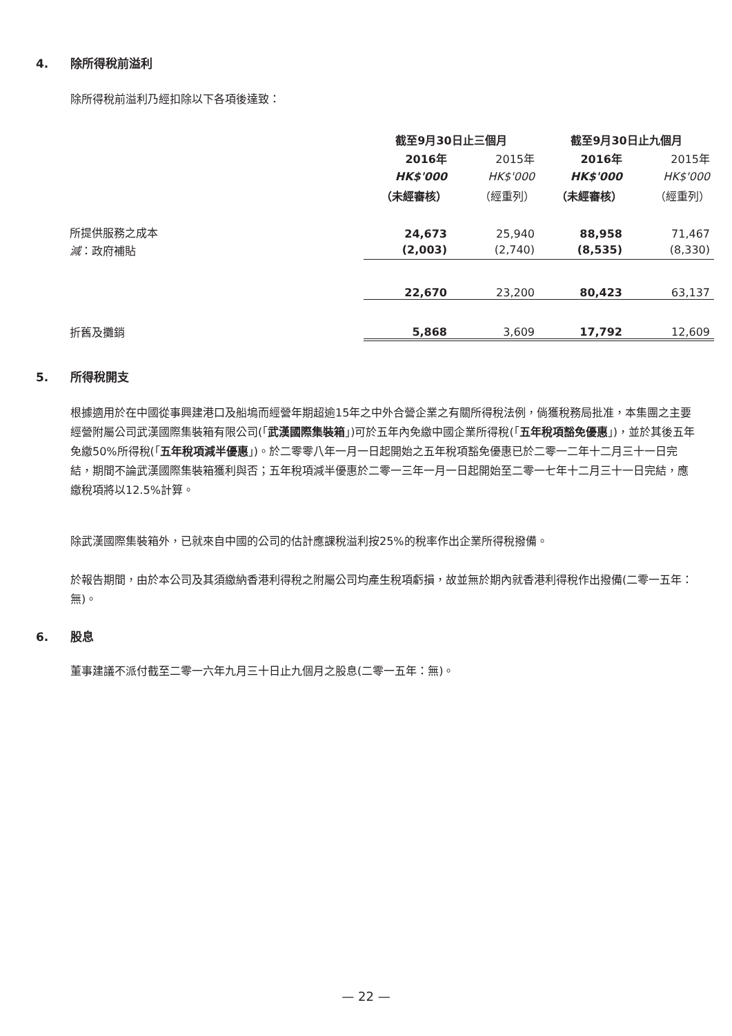4. 除所得稅前溢利
除所得稅前溢利乃經扣除以下各項後達致：
| | 截至9月30日止三個月 | | 截至9月30日止九個月 | |
| | 2016年 | 2015年 | 2016年 | 2015年 |
| | HK$'000 | HK$'000 | HK$'000 | HK$'000 |
| | （未經審核） | （經重列） | （未經審核） | （經重列） |
| 所提供服務之成本 | 24,673 | 25,940 | 88,958 | 71,467 |
| 減 ：政府補貼 | (2,003) | (2,740) | (8,535) | (8,330) |
| | 22,670 | 23,200 | 80,423 | 63,137 |
| 折舊及攤銷 | 5,868 | 3,609 | 17,792 | 12,609 |
5. 所得稅開支
根據適用於在中國從事興建港口及船塢而經營年期超逾15年之中外合營企業之有關所得稅法例，倘獲稅務局批准，本集團之主要經營附屬公司武漢國際集裝箱有限公司(「武漢國際集裝箱」)可於五年內免繳中國企業所得稅(「五年稅項豁免優惠」)，並於其後五年免繳50%所得稅(「五年稅項減半優惠」)。於二零零八年一月一日起開始之五年稅項豁免優惠已於二零一二年十二月三十一日完結，期間不論武漢國際集裝箱獲利與否；五年稅項減半優惠於二零一三年一月一日起開始至二零一七年十二月三十一日完結，應繳稅項將以12.5%計算。
除武漢國際集裝箱外，已就來自中國的公司的估計應課稅溢利按25%的稅率作出企業所得稅撥備。
於報告期間，由於本公司及其須繳納香港利得稅之附屬公司均產生稅項虧損，故並無於期內就香港利得稅作出撥備(二零一五年：無)。
6. 股息
董事建議不派付截至二零一六年九月三十日止九個月之股息(二零一五年：無)。
— 22 —